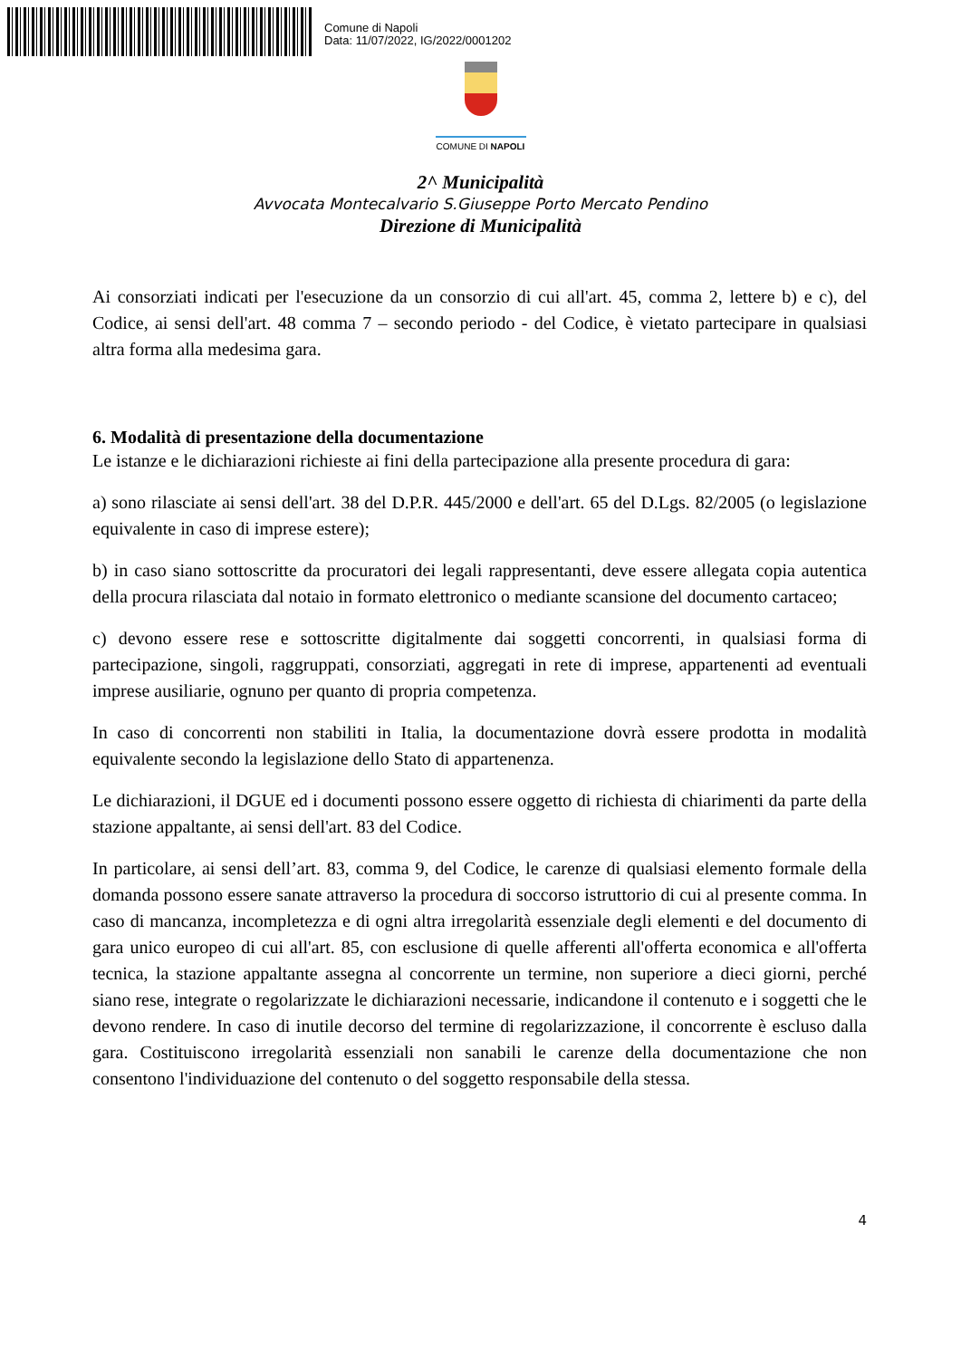Comune di Napoli
Data: 11/07/2022, IG/2022/0001202
COMUNE DI NAPOLI
2^ Municipalità
Avvocata Montecalvario S.Giuseppe Porto Mercato Pendino
Direzione di Municipalità
Ai consorziati indicati per l'esecuzione da un consorzio di cui all'art. 45, comma 2, lettere b) e c), del Codice, ai sensi dell'art. 48 comma 7 – secondo periodo - del Codice, è vietato partecipare in qualsiasi altra forma alla medesima gara.
6. Modalità di presentazione della documentazione
Le istanze e le dichiarazioni richieste ai fini della partecipazione alla presente procedura di gara:
a) sono rilasciate ai sensi dell'art. 38 del D.P.R. 445/2000 e dell'art. 65 del D.Lgs. 82/2005 (o legislazione equivalente in caso di imprese estere);
b) in caso siano sottoscritte da procuratori dei legali rappresentanti, deve essere allegata copia autentica della procura rilasciata dal notaio in formato elettronico o mediante scansione del documento cartaceo;
c) devono essere rese e sottoscritte digitalmente dai soggetti concorrenti, in qualsiasi forma di partecipazione, singoli, raggruppati, consorziati, aggregati in rete di imprese, appartenenti ad eventuali imprese ausiliarie, ognuno per quanto di propria competenza.
In caso di concorrenti non stabiliti in Italia, la documentazione dovrà essere prodotta in modalità equivalente secondo la legislazione dello Stato di appartenenza.
Le dichiarazioni, il DGUE ed i documenti possono essere oggetto di richiesta di chiarimenti da parte della stazione appaltante, ai sensi dell'art. 83 del Codice.
In particolare, ai sensi dell’art. 83, comma 9, del Codice, le carenze di qualsiasi elemento formale della domanda possono essere sanate attraverso la procedura di soccorso istruttorio di cui al presente comma. In caso di mancanza, incompletezza e di ogni altra irregolarità essenziale degli elementi e del documento di gara unico europeo di cui all'art. 85, con esclusione di quelle afferenti all'offerta economica e all'offerta tecnica, la stazione appaltante assegna al concorrente un termine, non superiore a dieci giorni, perché siano rese, integrate o regolarizzate le dichiarazioni necessarie, indicandone il contenuto e i soggetti che le devono rendere. In caso di inutile decorso del termine di regolarizzazione, il concorrente è escluso dalla gara. Costituiscono irregolarità essenziali non sanabili le carenze della documentazione che non consentono l'individuazione del contenuto o del soggetto responsabile della stessa.
4